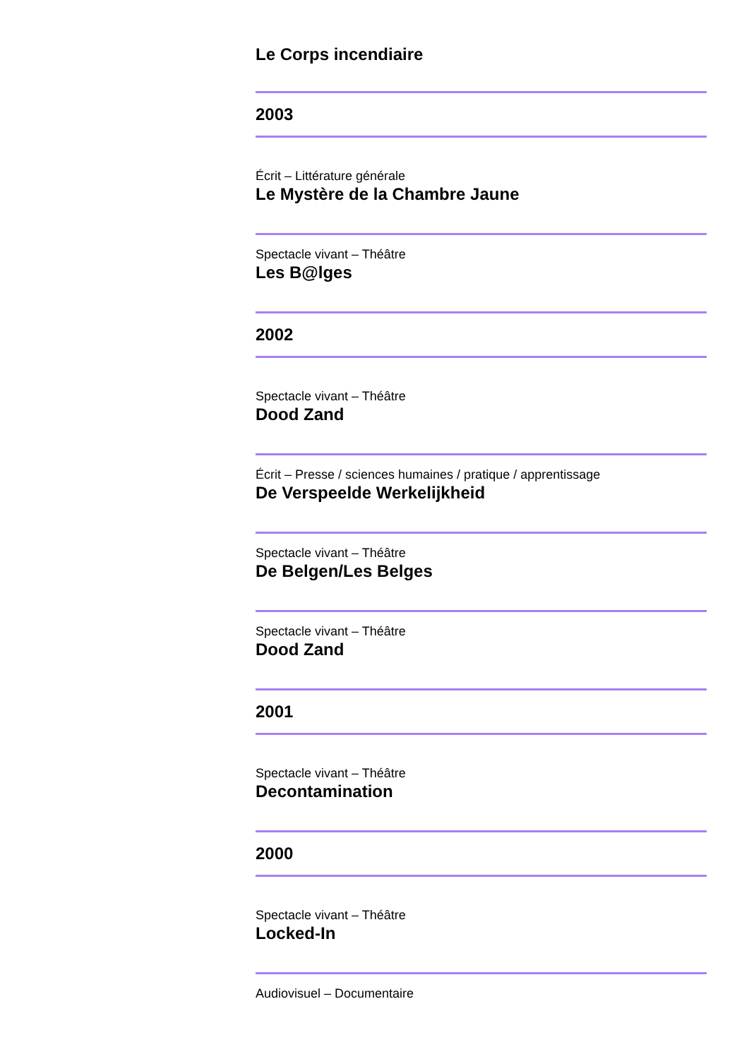Le Corps incendiaire
2003
Écrit – Littérature générale
Le Mystère de la Chambre Jaune
Spectacle vivant – Théâtre
Les B@lges
2002
Spectacle vivant – Théâtre
Dood Zand
Écrit – Presse / sciences humaines / pratique / apprentissage
De Verspeelde Werkelijkheid
Spectacle vivant – Théâtre
De Belgen/Les Belges
Spectacle vivant – Théâtre
Dood Zand
2001
Spectacle vivant – Théâtre
Decontamination
2000
Spectacle vivant – Théâtre
Locked-In
Audiovisuel – Documentaire